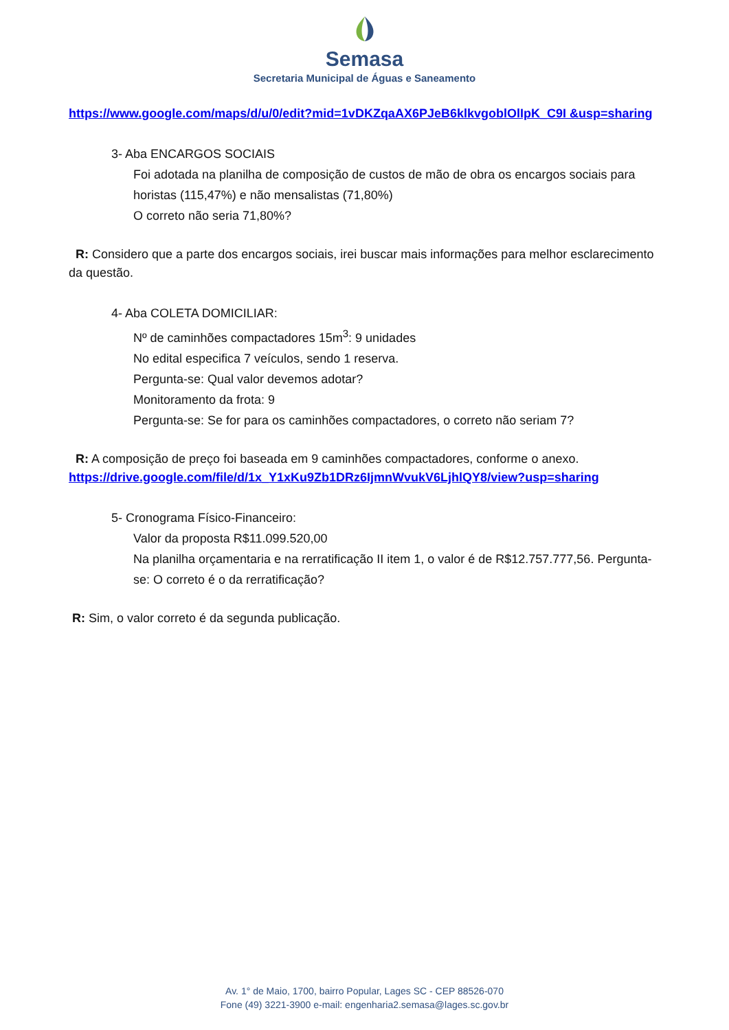Semasa
Secretaria Municipal de Águas e Saneamento
https://www.google.com/maps/d/u/0/edit?mid=1vDKZqaAX6PJeB6klkvgoblOlIpK_C9I &usp=sharing
3- Aba ENCARGOS SOCIAIS
Foi adotada na planilha de composição de custos de mão de obra os encargos sociais para horistas (115,47%) e não mensalistas (71,80%)
O correto não seria 71,80%?
R: Considero que a parte dos encargos sociais, irei buscar mais informações para melhor esclarecimento da questão.
4- Aba COLETA DOMICILIAR:
Nº de caminhões compactadores 15m<sup>3</sup>: 9 unidades
No edital especifica 7 veículos, sendo 1 reserva.
Pergunta-se: Qual valor devemos adotar?
Monitoramento da frota: 9
Pergunta-se: Se for para os caminhões compactadores, o correto não seriam 7?
R: A composição de preço foi baseada em 9 caminhões compactadores, conforme o anexo.
https://drive.google.com/file/d/1x_Y1xKu9Zb1DRz6IjmnWvukV6LjhlQY8/view?usp=sharing
5- Cronograma Físico-Financeiro:
Valor da proposta R$11.099.520,00
Na planilha orçamentaria e na rerratificação II item 1, o valor é de R$12.757.777,56. Pergunta-se: O correto é o da rerratificação?
R: Sim, o valor correto é da segunda publicação.
Av. 1° de Maio, 1700, bairro Popular, Lages SC - CEP 88526-070
Fone (49) 3221-3900 e-mail: engenharia2.semasa@lages.sc.gov.br